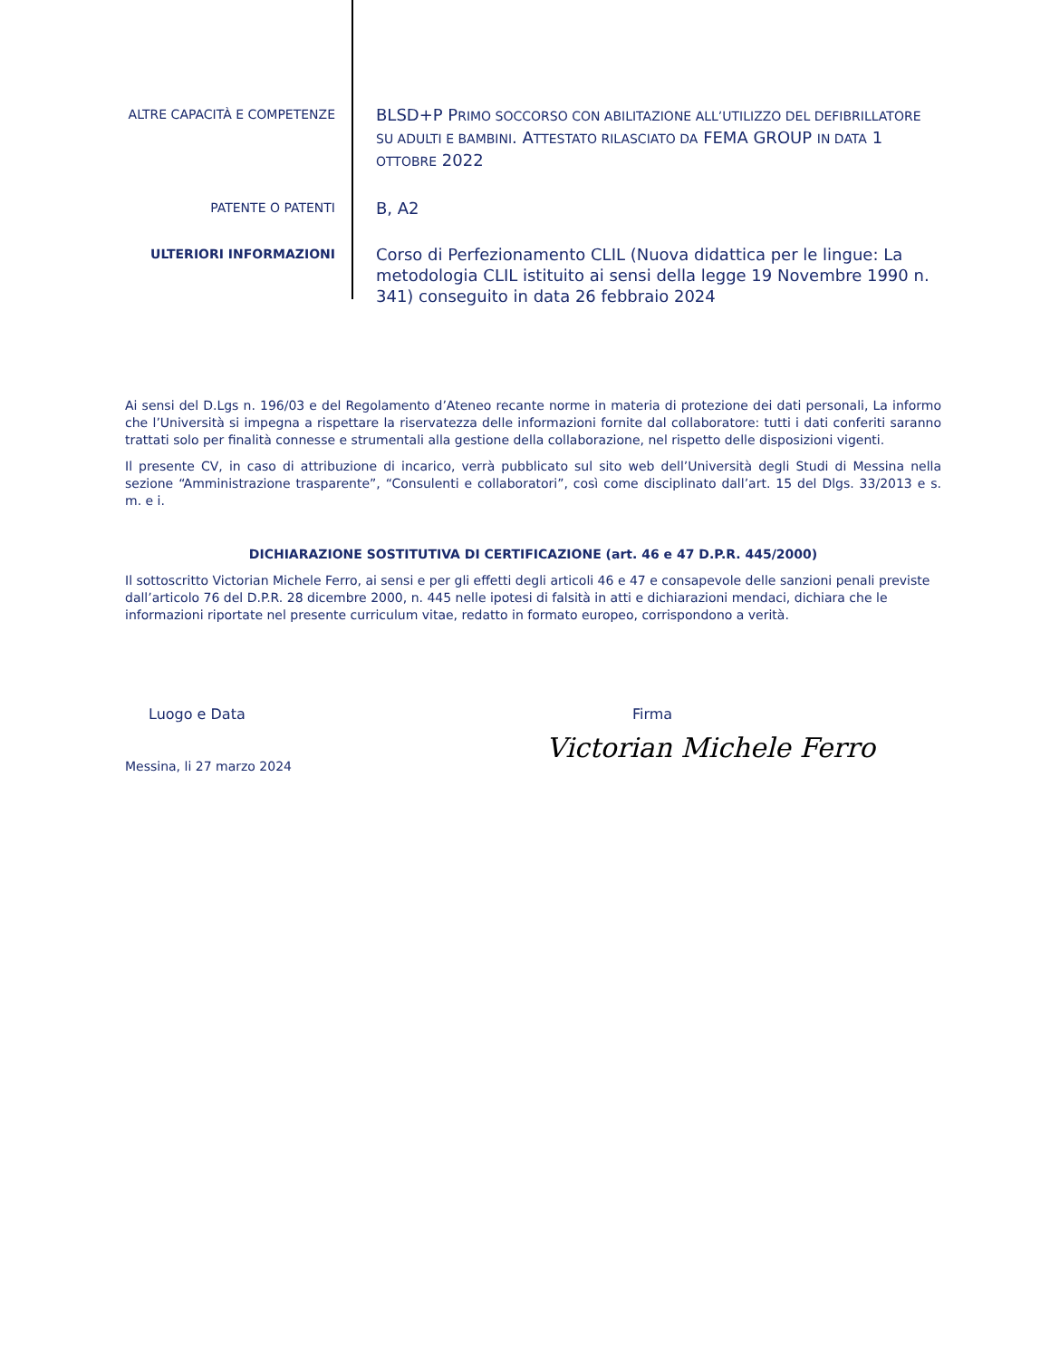ALTRE CAPACITÀ E COMPETENZE
BLSD+P PRIMO SOCCORSO CON ABILITAZIONE ALL’UTILIZZO DEL DEFIBRILLATORE SU ADULTI E BAMBINI. ATTESTATO RILASCIATO DA FEMA GROUP IN DATA 1 OTTOBRE 2022
PATENTE O PATENTI
B, A2
ULTERIORI INFORMAZIONI
Corso di Perfezionamento CLIL (Nuova didattica per le lingue: La metodologia CLIL istituito ai sensi della legge 19 Novembre 1990 n. 341) conseguito in data 26 febbraio 2024
Ai sensi del D.Lgs n. 196/03 e del Regolamento d’Ateneo recante norme in materia di protezione dei dati personali, La informo che l’Università si impegna a rispettare la riservatezza delle informazioni fornite dal collaboratore: tutti i dati conferiti saranno trattati solo per finalità connesse e strumentali alla gestione della collaborazione, nel rispetto delle disposizioni vigenti.
Il presente CV, in caso di attribuzione di incarico, verrà pubblicato sul sito web dell’Università degli Studi di Messina nella sezione “Amministrazione trasparente”, “Consulenti e collaboratori”, così come disciplinato dall’art. 15 del Dlgs. 33/2013 e s. m. e i.
DICHIARAZIONE SOSTITUTIVA DI CERTIFICAZIONE (art. 46 e 47 D.P.R. 445/2000)
Il sottoscritto Victorian Michele Ferro, ai sensi e per gli effetti degli articoli 46 e 47 e consapevole delle sanzioni penali previste dall’articolo 76 del D.P.R. 28 dicembre 2000, n. 445 nelle ipotesi di falsità in atti e dichiarazioni mendaci, dichiara che le informazioni riportate nel presente curriculum vitae, redatto in formato europeo, corrispondono a verità.
Luogo e Data
Messina, li 27 marzo 2024
Firma
Victorian Michele Ferro